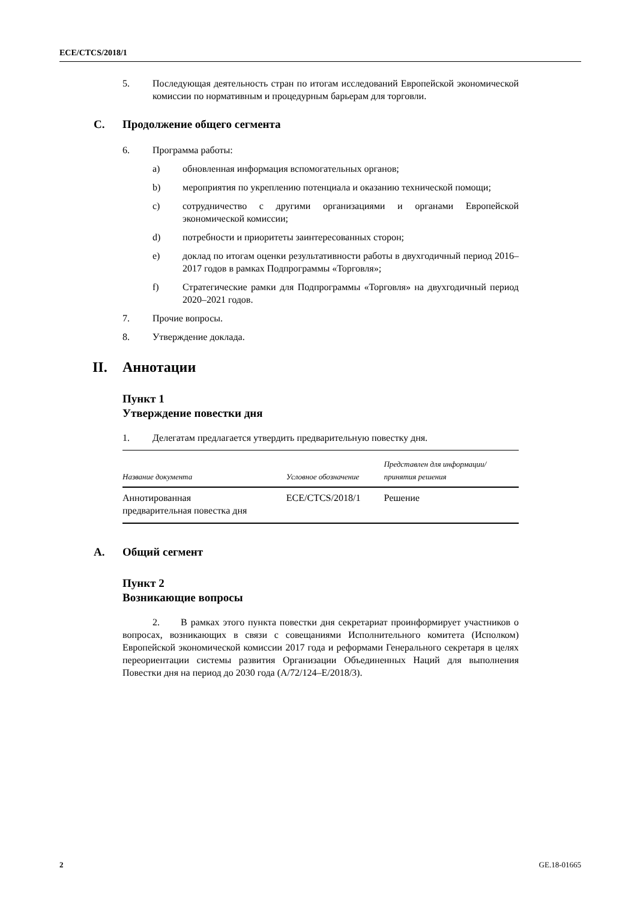ECE/CTCS/2018/1
5. Последующая деятельность стран по итогам исследований Европейской экономической комиссии по нормативным и процедурным барьерам для торговли.
C. Продолжение общего сегмента
6. Программа работы:
a) обновленная информация вспомогательных органов;
b) мероприятия по укреплению потенциала и оказанию технической помощи;
c) сотрудничество с другими организациями и органами Европейской экономической комиссии;
d) потребности и приоритеты заинтересованных сторон;
e) доклад по итогам оценки результативности работы в двухгодичный период 2016–2017 годов в рамках Подпрограммы «Торговля»;
f) Стратегические рамки для Подпрограммы «Торговля» на двухгодичный период 2020–2021 годов.
7. Прочие вопросы.
8. Утверждение доклада.
II. Аннотации
Пункт 1
Утверждение повестки дня
1. Делегатам предлагается утвердить предварительную повестку дня.
| Название документа | Условное обозначение | Представлен для информации/ принятия решения |
| --- | --- | --- |
| Аннотированная предварительная повестка дня | ECE/CTCS/2018/1 | Решение |
A. Общий сегмент
Пункт 2
Возникающие вопросы
2. В рамках этого пункта повестки дня секретариат проинформирует участников о вопросах, возникающих в связи с совещаниями Исполнительного комитета (Исполком) Европейской экономической комиссии 2017 года и реформами Генерального секретаря в целях переориентации системы развития Организации Объединенных Наций для выполнения Повестки дня на период до 2030 года (A/72/124–E/2018/3).
2 GE.18-01665